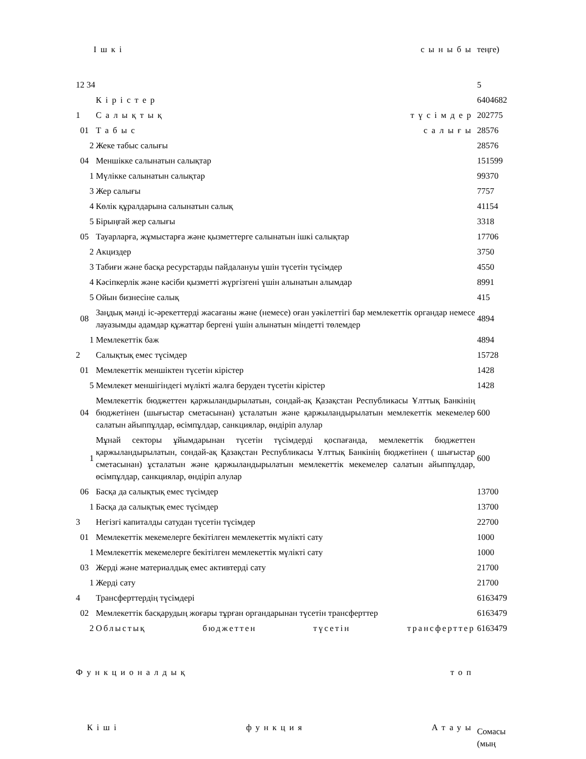| Ішкі сыныбы | | | | теңге) |
| 12 34 | | | | 5 |
| | | | Кірістер | 6404682 |
| 1 | | | Салықтық түсімдер | 202775 |
| | 01 | | Табыс салығы | 28576 |
| | | 2 | Жеке табыс салығы | 28576 |
| | 04 | | Меншікке салынатын салықтар | 151599 |
| | | 1 | Мүлікке салынатын салықтар | 99370 |
| | | 3 | Жер салығы | 7757 |
| | | 4 | Көлік құралдарына салынатын салық | 41154 |
| | | 5 | Бірыңғай жер салығы | 3318 |
| | 05 | | Тауарларға, жұмыстарға және қызметтерге салынатын ішкі салықтар | 17706 |
| | | 2 | Акциздер | 3750 |
| | | 3 | Табиғи және басқа ресурстарды пайдалануы үшін түсетін түсімдер | 4550 |
| | | 4 | Кәсіпкерлік және кәсіби қызметті жүргізгені үшін алынатын алымдар | 8991 |
| | | 5 | Ойын бизнесіне салық | 415 |
| | 08 | | Заңдық мәнді іс-әрекеттерді жасағаны және (немесе) оған уәкілеттігі бар мемлекеттік органдар немесе лауазымды адамдар құжаттар бергені үшін алынатын міндетті төлемдер | 4894 |
| | | 1 | Мемлекеттік баж | 4894 |
| 2 | | | Салықтық емес түсімдер | 15728 |
| | 01 | | Мемлекеттік меншіктен түсетін кірістер | 1428 |
| | | 5 | Мемлекет меншігіндегі мүлікті жалға беруден түсетін кірістер | 1428 |
| | 04 | | Мемлекеттік бюджеттен қаржыландырылатын, сондай-ақ Қазақстан Республикасы Ұлттық Банкінің бюджетінен (шығыстар сметасынан) ұсталатын және қаржыландырылатын мемлекеттік мекемелер салатын айыппұлдар, өсімпұлдар, санкциялар, өндіріп алулар | 600 |
| | | 1 | Мұнай секторы ұйымдарынан түсетін түсімдерді қоспағанда, мемлекеттік бюджеттен қаржыландырылатын, сондай-ақ Қазақстан Республикасы Ұлттық Банкінің бюджетінен ( шығыстар сметасынан) ұсталатын және қаржыландырылатын мемлекеттік мекемелер салатын айыппұлдар, өсімпұлдар, санкциялар, өндіріп алулар | 600 |
| | 06 | | Басқа да салықтық емес түсімдер | 13700 |
| | | 1 | Басқа да салықтық емес түсімдер | 13700 |
| 3 | | | Негізгі капиталды сатудан түсетін түсімдер | 22700 |
| | 01 | | Мемлекеттік мекемелерге бекітілген мемлекеттік мүлікті сату | 1000 |
| | | 1 | Мемлекеттік мекемелерге бекітілген мемлекеттік мүлікті сату | 1000 |
| | 03 | | Жерді және материалдық емес активтерді сату | 21700 |
| | | 1 | Жерді сату | 21700 |
| 4 | | | Трансферттердің түсімдері | 6163479 |
| | 02 | | Мемлекеттік басқарудың жоғары тұрған органдарынан түсетін трансферттер | 6163479 |
| | | 2 | Облыстық бюджеттен түсетін трансферттер | 6163479 |
| Функционалдық топ | | | | |
| Кіші функция Атауы | | | | Сомасы (мың |